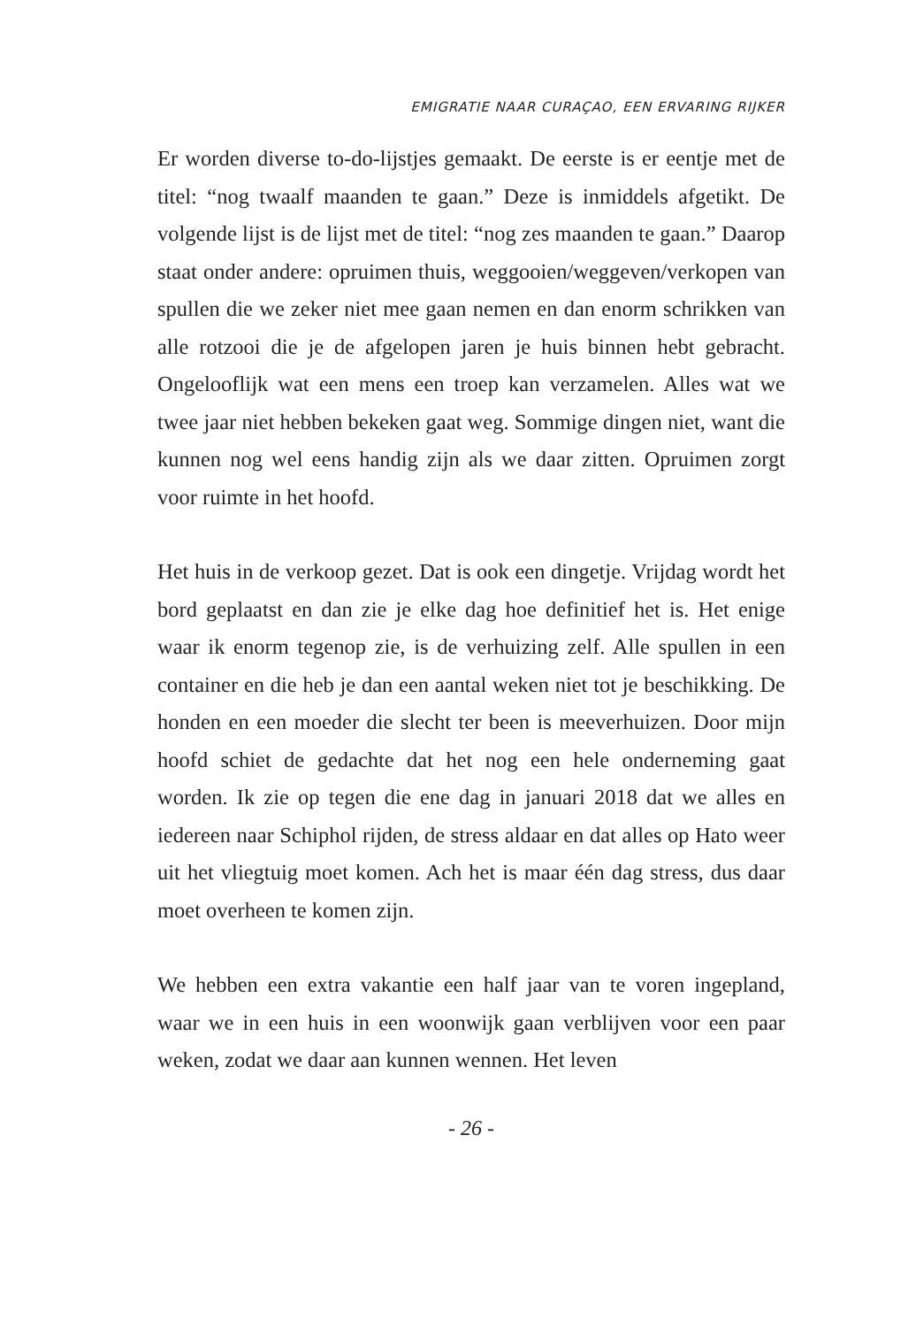EMIGRATIE NAAR CURAÇAO, EEN ERVARING RIJKER
Er worden diverse to-do-lijstjes gemaakt. De eerste is er eentje met de titel: “nog twaalf maanden te gaan.” Deze is inmiddels afgetikt. De volgende lijst is de lijst met de titel: “nog zes maanden te gaan.” Daarop staat onder andere: opruimen thuis, weggooien/weggeven/verkopen van spullen die we zeker niet mee gaan nemen en dan enorm schrikken van alle rotzooi die je de afgelopen jaren je huis binnen hebt gebracht. Ongelooflijk wat een mens een troep kan verzamelen. Alles wat we twee jaar niet hebben bekeken gaat weg. Sommige dingen niet, want die kunnen nog wel eens handig zijn als we daar zitten. Opruimen zorgt voor ruimte in het hoofd.
Het huis in de verkoop gezet. Dat is ook een dingetje. Vrijdag wordt het bord geplaatst en dan zie je elke dag hoe definitief het is. Het enige waar ik enorm tegenop zie, is de verhuizing zelf. Alle spullen in een container en die heb je dan een aantal weken niet tot je beschikking. De honden en een moeder die slecht ter been is meeverhuizen. Door mijn hoofd schiet de gedachte dat het nog een hele onderneming gaat worden. Ik zie op tegen die ene dag in januari 2018 dat we alles en iedereen naar Schiphol rijden, de stress aldaar en dat alles op Hato weer uit het vliegtuig moet komen. Ach het is maar één dag stress, dus daar moet overheen te komen zijn.
We hebben een extra vakantie een half jaar van te voren ingepland, waar we in een huis in een woonwijk gaan verblijven voor een paar weken, zodat we daar aan kunnen wennen. Het leven
- 26 -